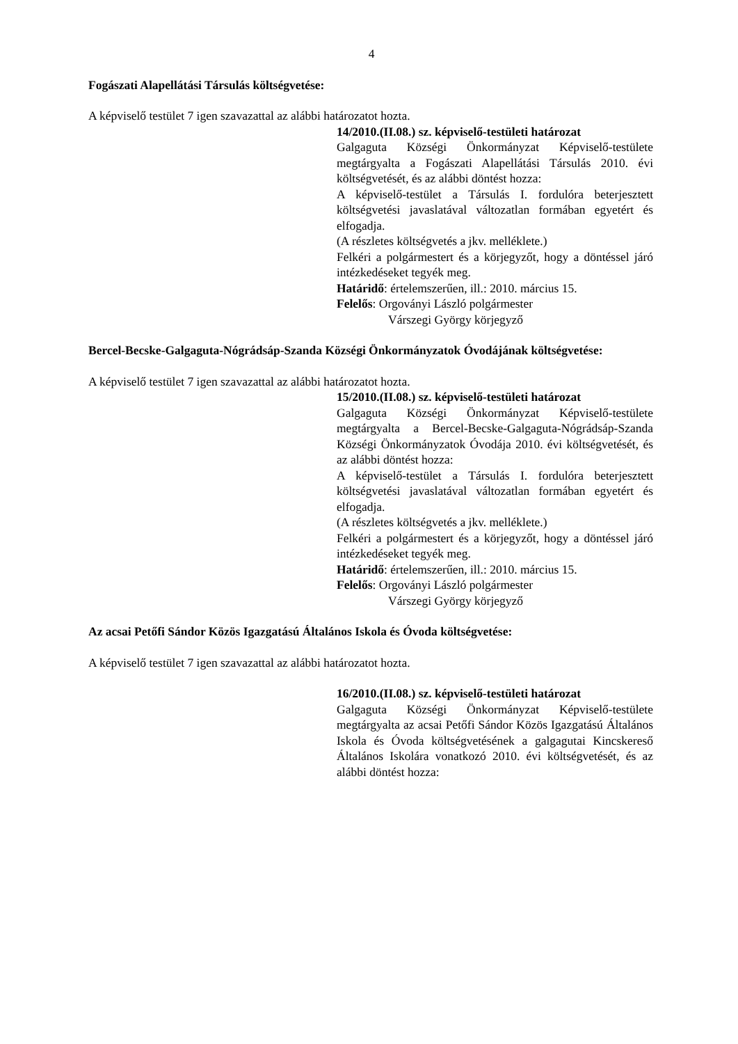4
Fogászati Alapellátási Társulás költségvetése:
A képviselő testület 7 igen szavazattal az alábbi határozatot hozta.
14/2010.(II.08.) sz. képviselő-testületi határozat
Galgaguta Községi Önkormányzat Képviselő-testülete megtárgyalta a Fogászati Alapellátási Társulás 2010. évi költségvetését, és az alábbi döntést hozza:
A képviselő-testület a Társulás I. fordulóra beterjesztett költségvetési javaslatával változatlan formában egyetért és elfogadja.
(A részletes költségvetés a jkv. melléklete.)
Felkéri a polgármestert és a körjegyzőt, hogy a döntéssel járó intézkedéseket tegyék meg.
Határidő: értelemszerűen, ill.: 2010. március 15.
Felelős: Orgoványi László polgármester
Várszegi György körjegyző
Bercel-Becske-Galgaguta-Nógrádsáp-Szanda Községi Önkormányzatok Óvodájának költségvetése:
A képviselő testület 7 igen szavazattal az alábbi határozatot hozta.
15/2010.(II.08.) sz. képviselő-testületi határozat
Galgaguta Községi Önkormányzat Képviselő-testülete megtárgyalta a Bercel-Becske-Galgaguta-Nógrádsáp-Szanda Községi Önkormányzatok Óvodája 2010. évi költségvetését, és az alábbi döntést hozza:
A képviselő-testület a Társulás I. fordulóra beterjesztett költségvetési javaslatával változatlan formában egyetért és elfogadja.
(A részletes költségvetés a jkv. melléklete.)
Felkéri a polgármestert és a körjegyzőt, hogy a döntéssel járó intézkedéseket tegyék meg.
Határidő: értelemszerűen, ill.: 2010. március 15.
Felelős: Orgoványi László polgármester
Várszegi György körjegyző
Az acsai Petőfi Sándor Közös Igazgatású Általános Iskola és Óvoda költségvetése:
A képviselő testület 7 igen szavazattal az alábbi határozatot hozta.
16/2010.(II.08.) sz. képviselő-testületi határozat
Galgaguta Községi Önkormányzat Képviselő-testülete megtárgyalta az acsai Petőfi Sándor Közös Igazgatású Általános Iskola és Óvoda költségvetésének a galgagutai Kincskereső Általános Iskolára vonatkozó 2010. évi költségvetését, és az alábbi döntést hozza: